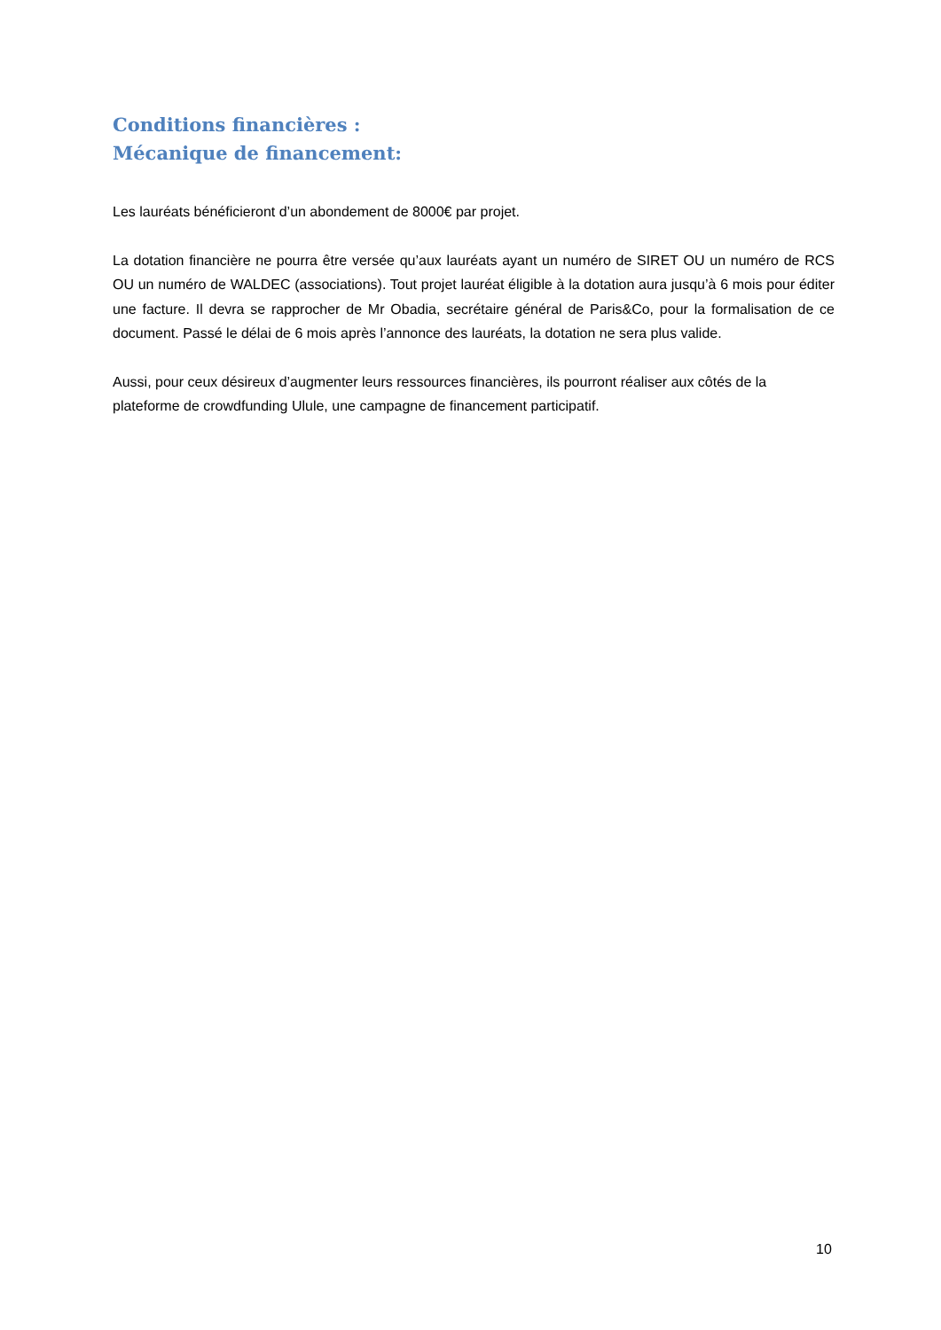Conditions financières :
Mécanique de financement:
Les lauréats bénéficieront d’un abondement de 8000€ par projet.
La dotation financière ne pourra être versée qu’aux lauréats ayant un numéro de SIRET OU un numéro de RCS OU un numéro de WALDEC (associations). Tout projet lauréat éligible à la dotation aura jusqu’à 6 mois pour éditer une facture. Il devra se rapprocher de Mr Obadia, secrétaire général de Paris&Co, pour la formalisation de ce document. Passé le délai de 6 mois après l’annonce des lauréats, la dotation ne sera plus valide.
Aussi, pour ceux désireux d’augmenter leurs ressources financières, ils pourront réaliser aux côtés de la plateforme de crowdfunding Ulule, une campagne de financement participatif.
10